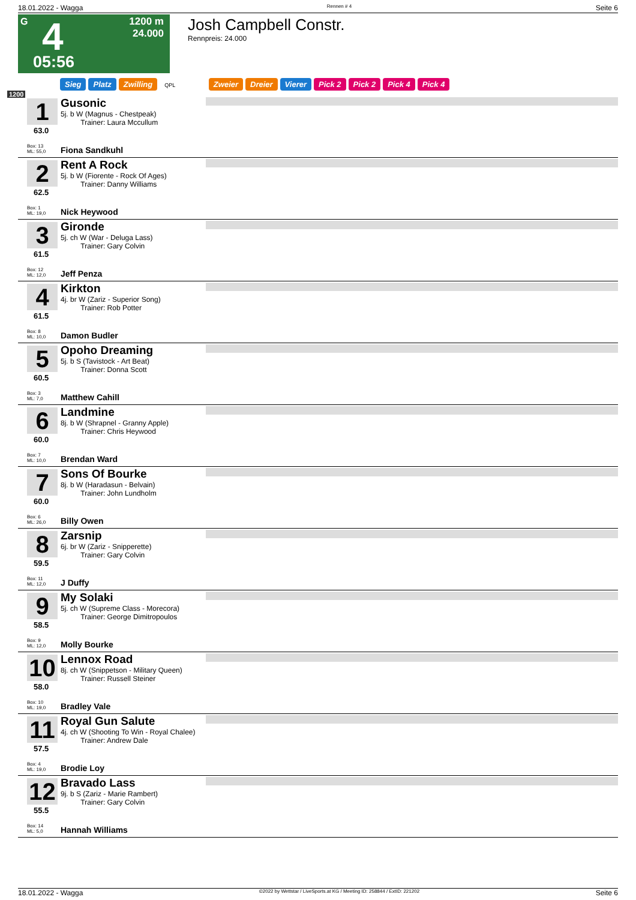18.01.2022 - Wagga Rennen # 4 Seite 6
G 4
1200 m
24.000
05:56
Josh Campbell Constr.
Rennpreis: 24.000
Sieg Platz Zwilling QPL Zweier Dreier Vierer Pick 2 Pick 2 Pick 4 Pick 4
1200
1
63.0
Box: 13
ML: 55,0
Gusonic
5j. b W (Magnus - Chestpeak)
Trainer: Laura Mccullum
Fiona Sandkuhl
2
62.5
Box: 1
ML: 19,0
Rent A Rock
5j. b W (Fiorente - Rock Of Ages)
Trainer: Danny Williams
Nick Heywood
3
61.5
Box: 12
ML: 12,0
Gironde
5j. ch W (War - Deluga Lass)
Trainer: Gary Colvin
Jeff Penza
4
61.5
Box: 8
ML: 10,0
Kirkton
4j. br W (Zariz - Superior Song)
Trainer: Rob Potter
Damon Budler
5
60.5
Box: 3
ML: 7,0
Opoho Dreaming
5j. b S (Tavistock - Art Beat)
Trainer: Donna Scott
Matthew Cahill
6
60.0
Box: 7
ML: 10,0
Landmine
8j. b W (Shrapnel - Granny Apple)
Trainer: Chris Heywood
Brendan Ward
7
60.0
Box: 6
ML: 26,0
Sons Of Bourke
8j. b W (Haradasun - Belvain)
Trainer: John Lundholm
Billy Owen
8
59.5
Box: 11
ML: 12,0
Zarsnip
6j. br W (Zariz - Snipperette)
Trainer: Gary Colvin
J Duffy
9
58.5
Box: 9
ML: 12,0
My Solaki
5j. ch W (Supreme Class - Morecora)
Trainer: George Dimitropoulos
Molly Bourke
10
58.0
Box: 10
ML: 19,0
Lennox Road
8j. ch W (Snippetson - Military Queen)
Trainer: Russell Steiner
Bradley Vale
11
57.5
Box: 4
ML: 19,0
Royal Gun Salute
4j. ch W (Shooting To Win - Royal Chalee)
Trainer: Andrew Dale
Brodie Loy
12
55.5
Box: 14
ML: 5,0
Bravado Lass
9j. b S (Zariz - Marie Rambert)
Trainer: Gary Colvin
Hannah Williams
18.01.2022 - Wagga ©2022 by Wettstar / LiveSports.at KG / Meeting ID: 258844 / ExtID: 221202 Seite 6